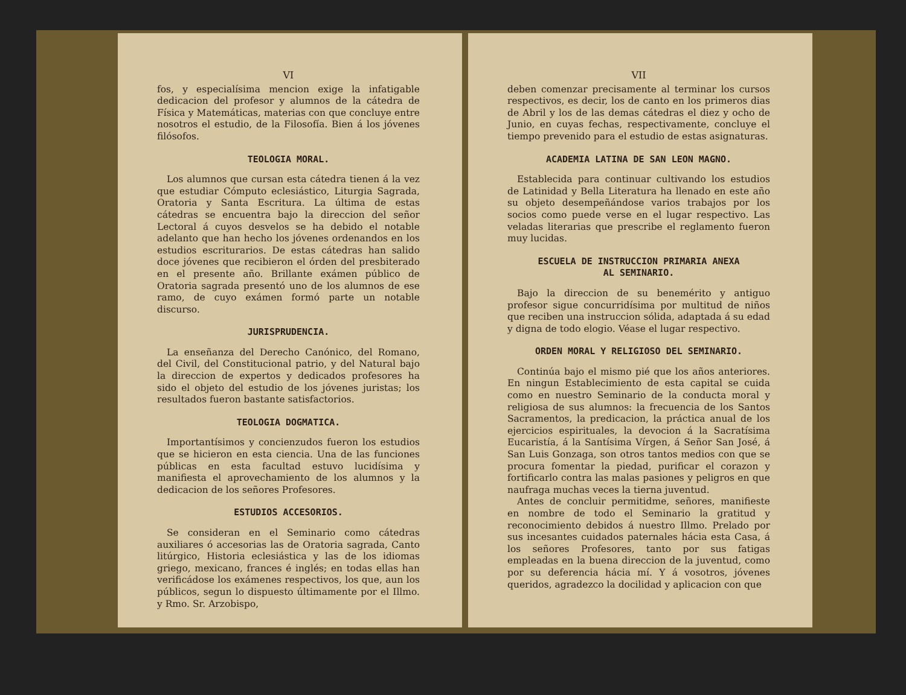VI
fos, y especialísima mencion exige la infatigable dedicacion del profesor y alumnos de la cátedra de Física y Matemáticas, materias con que concluye entre nosotros el estudio, de la Filosofía. Bien á los jóvenes filósofos.
TEOLOGIA MORAL.
Los alumnos que cursan esta cátedra tienen á la vez que estudiar Cómputo eclesiástico, Liturgia Sagrada, Oratoria y Santa Escritura. La última de estas cátedras se encuentra bajo la direccion del señor Lectoral á cuyos desvelos se ha debido el notable adelanto que han hecho los jóvenes ordenandos en los estudios escriturarios. De estas cátedras han salido doce jóvenes que recibieron el órden del presbiterado en el presente año. Brillante exámen público de Oratoria sagrada presentó uno de los alumnos de ese ramo, de cuyo exámen formó parte un notable discurso.
JURISPRUDENCIA.
La enseñanza del Derecho Canónico, del Romano, del Civil, del Constitucional patrio, y del Natural bajo la direccion de expertos y dedicados profesores ha sido el objeto del estudio de los jóvenes juristas; los resultados fueron bastante satisfactorios.
TEOLOGIA DOGMATICA.
Importantísimos y concienzudos fueron los estudios que se hicieron en esta ciencia. Una de las funciones públicas en esta facultad estuvo lucidísima y manifiesta el aprovechamiento de los alumnos y la dedicacion de los señores Profesores.
ESTUDIOS ACCESORIOS.
Se consideran en el Seminario como cátedras auxiliares ó accesorias las de Oratoria sagrada, Canto litúrgico, Historia eclesiástica y las de los idiomas griego, mexicano, frances é inglés; en todas ellas han verificádose los exámenes respectivos, los que, aun los públicos, segun lo dispuesto últimamente por el Illmo. y Rmo. Sr. Arzobispo,
VII
deben comenzar precisamente al terminar los cursos respectivos, es decir, los de canto en los primeros dias de Abril y los de las demas cátedras el diez y ocho de Junio, en cuyas fechas, respectivamente, concluye el tiempo prevenido para el estudio de estas asignaturas.
ACADEMIA LATINA DE SAN LEON MAGNO.
Establecida para continuar cultivando los estudios de Latinidad y Bella Literatura ha llenado en este año su objeto desempeñándose varios trabajos por los socios como puede verse en el lugar respectivo. Las veladas literarias que prescribe el reglamento fueron muy lucidas.
ESCUELA DE INSTRUCCION PRIMARIA ANEXA
AL SEMINARIO.
Bajo la direccion de su benemérito y antiguo profesor sigue concurridísima por multitud de niños que reciben una instruccion sólida, adaptada á su edad y digna de todo elogio. Véase el lugar respectivo.
ORDEN MORAL Y RELIGIOSO DEL SEMINARIO.
Continúa bajo el mismo pié que los años anteriores. En ningun Establecimiento de esta capital se cuida como en nuestro Seminario de la conducta moral y religiosa de sus alumnos: la frecuencia de los Santos Sacramentos, la predicacion, la práctica anual de los ejercicios espirituales, la devocion á la Sacratísima Eucaristía, á la Santísima Vírgen, á Señor San José, á San Luis Gonzaga, son otros tantos medios con que se procura fomentar la piedad, purificar el corazon y fortificarlo contra las malas pasiones y peligros en que naufraga muchas veces la tierna juventud.
Antes de concluir permitidme, señores, manifieste en nombre de todo el Seminario la gratitud y reconocimiento debidos á nuestro Illmo. Prelado por sus incesantes cuidados paternales hácia esta Casa, á los señores Profesores, tanto por sus fatigas empleadas en la buena direccion de la juventud, como por su deferencia hácia mí. Y á vosotros, jóvenes queridos, agradezco la docilidad y aplicacion con que